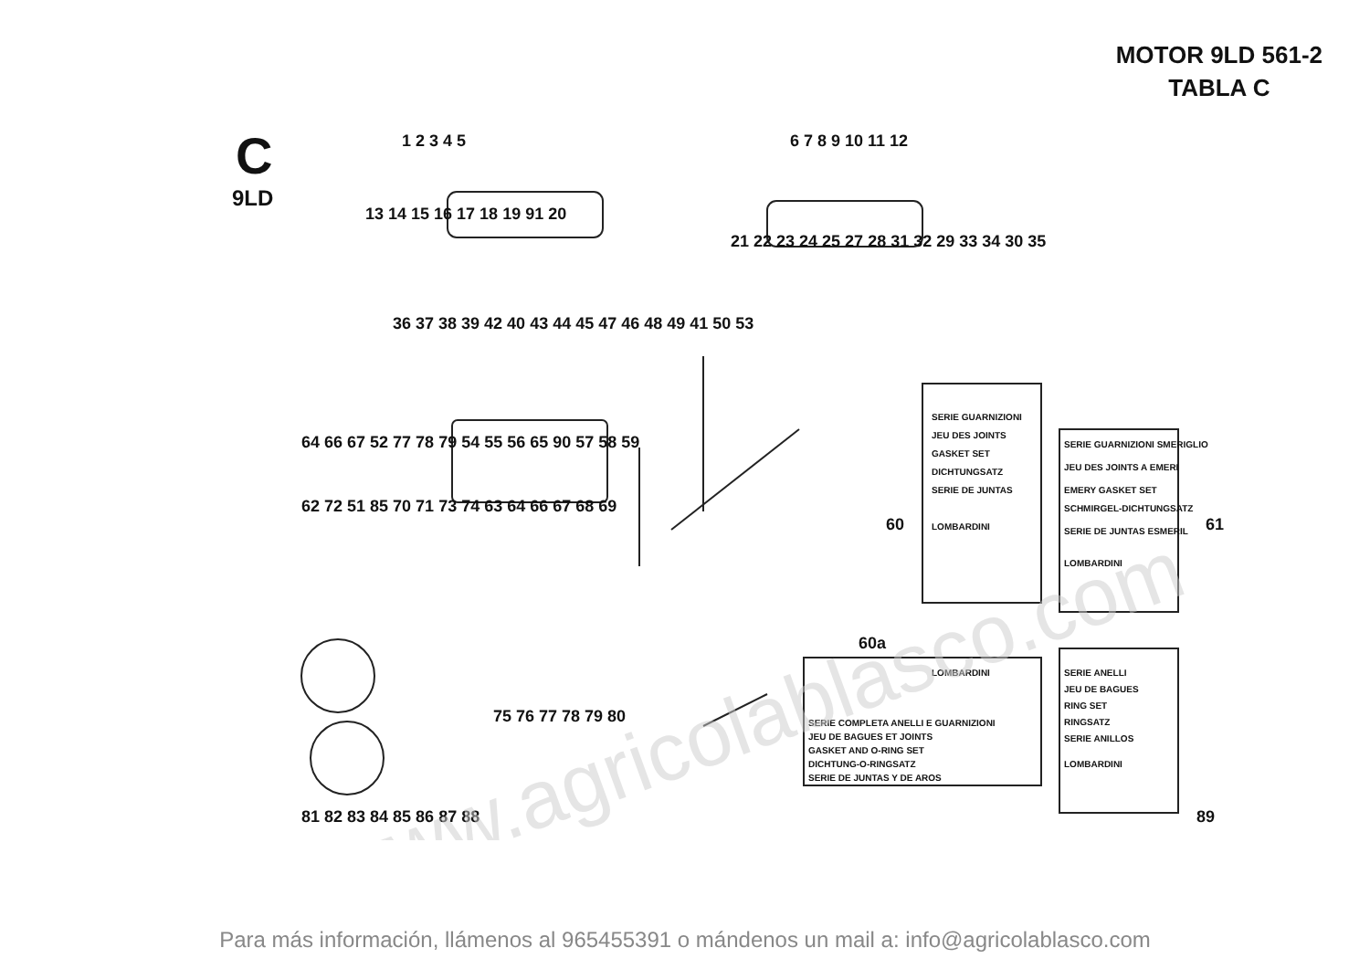MOTOR 9LD 561-2
TABLA C
C
9LD
1 2 3 4 5
6 7 8 9 10 11 12
13 14 15 16 17 18 19 91 20
21 22 23 24 25 27 28 31 32 29 33 34 30 35
36 37 38 39 42 40 43 44 45 47 46 48 49 41 50 53
64 66 67 52 77 78 79 54 55 56 65 90 57 58 59
62 72 51 85 70 71 73 74 63 64 66 67 68 69
81 82 83 84 85 86 87 88
75 76 77 78 79 80
60
61
60a
89
SERIE GUARNIZIONI
JEU DES JOINTS
GASKET SET
DICHTUNGSATZ
SERIE DE JUNTAS
LOMBARDINI
SERIE GUARNIZIONI SMERIGLIO
JEU DES JOINTS A EMERI
EMERY GASKET SET
SCHMIRGEL-DICHTUNGSATZ
SERIE DE JUNTAS ESMERIL
LOMBARDINI
LOMBARDINI
SERIE COMPLETA ANELLI E GUARNIZIONI
JEU DE BAGUES ET JOINTS
GASKET AND O-RING SET
DICHTUNG-O-RINGSATZ
SERIE DE JUNTAS Y DE AROS
SERIE ANELLI
JEU DE BAGUES
RING SET
RINGSATZ
SERIE ANILLOS
LOMBARDINI
www.agricolablasco.com
Para más información, llámenos al 965455391 o mándenos un mail a: info@agricolablasco.com